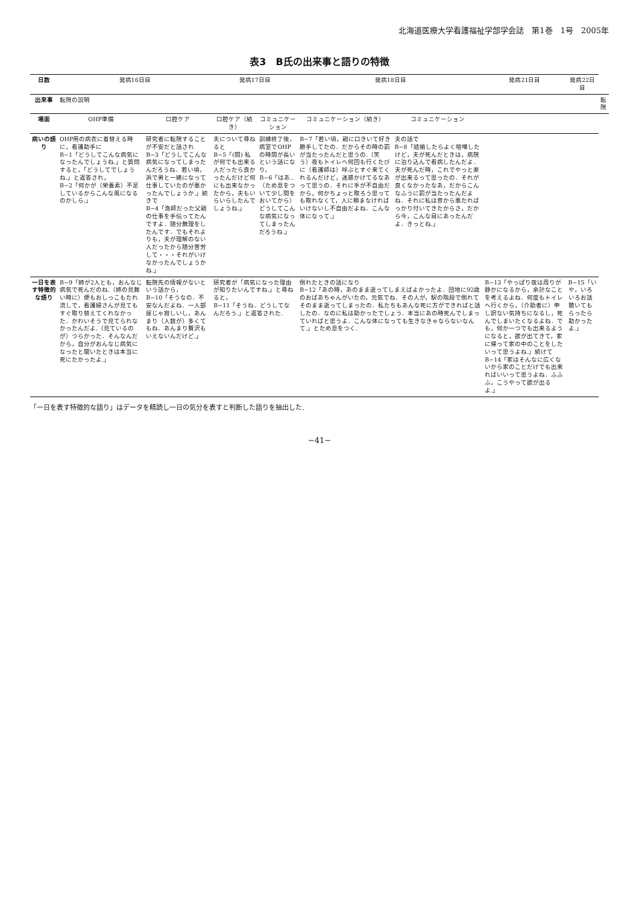北海道医療大学看護福祉学部学会誌　第1巻　1号　2005年
表3　B氏の出来事と語りの特徴
| 日数 | 発病16日目 | | 発病17日目 | | 発病18日目 | | 発病21日目 | 発病22日目 | |
| --- | --- | --- | --- | --- | --- | --- | --- | --- | --- |
| 出来事 | 転院の説明 | | | | | | | | 転院 |
| 場面 | OHP準備 | 口腔ケア | 口腔ケア（続き） | コミュニケーション | コミュニケーション（続き） | コミュニケーション | | | |
| 病いの語り | OHP用の病衣に着替える時に，看護助手に B−1「どうしてこんな病気になったんでしょうね.」と質問すると，「どうしてでしょうね.」と返答され， B−2「何かが（栄養素）不足しているからこんな風になるのかしら.」 | 研究者に転院することが不安だと話され B−3「どうしてこんな病気になってしまったんだろうね．若い頃，浜で男と一緒になって仕事していたのが悪かったんでしょうか.」続きで B−4「漁師だった父親の仕事を手伝ってたんですよ．随分無理をしたんです．でもそれよりも，夫が理解のない人だったから随分苦労して・・・それがいけなかったんでしょうかね.」 | 夫について尋ねると B−5「(間) 私が何でも出来る人だったら良かったんだけど何にも出来なかったから，夫もいらいらしたんでしょうね.」 | 訓練終了後，病室でOHPの時間が長いという話になり， B−6「はあ‥（ため息をついて少し間をおいてから）どうしてこんな病気になってしまったんだろうね.」 | B−7「若い頃，親に口きいて好き勝手してたの．だからその時の罰が当たったんだと思うの.（笑う）夜もトイレへ何回も行くたびに（看護師は）呼ぶとすぐ来てくれるんだけど，迷惑かけてるなあって思うの．それに手が不自由だから，何かちょっと取ろう思っても取れなくて，人に頼まなければいけないし不自由だよね．こんな体になって.」 | 夫の話で B−8「結婚したらよく喧嘩したけど，夫が死んだときは，病院に泊り込んで看病したんだよ．夫が死んだ時，これでやっと楽が出来るって思ったの．それが良くなかったなあ，だからこんなふうに罰が当たったんだよね．それに私は昔から悪たればっかり付いてきたからさ，だから今，こんな目にあったんだよ．きっとね.」 | | | |
| 一日を表す特徴的な語り | B−9「姉が2人とも，おんなじ病気で死んだのね.（姉の見舞い時に）便もおしっこもたれ流しで，看護婦さんが見てもすぐ取り替えてくれなかった．かわいそうで見てられなかったんだよ.（見ているのが）つらかった．そんなんだから，自分がおんなじ病気になったと聞いたときは本当に死にたかったよ.」 | 転院先の情報がないという話から， B−10「そうなの．不安なんだよね．一人部屋じゃ寂しいし，あんまり（人数が）多くてもね．あんまり贅沢もいえないんだけど.」 | 研究者が「病気になった理由が知りたいんですね.」と尋ねると， B−11「そうね．どうしてなんだろう.」と返答された. | | 倒れたときの話になり B−12「あの時，あのまま逝ってしまえばよかったよ．団地に92歳のおばあちゃんがいたの，元気でね．その人が，駅の階段で倒れてそのまま逝ってしまったの．私たちもあんな死に方ができればと話したの．なのに私は助かったでしょう．本当にあの時死んでしまっていればと思うよ．こんな体になっても生きなきゃならないなんて.」とため息をつく. | | B−13「やっぱり夜は周りが静かになるから，余計なことを考えるよね．何度もトイレへ行くから，（介助者に）申し訳ない気持ちになるし，死んでしまいたくなるよね．でも，何か一つでも出来るようになると，欲が出てきて，家に帰って家の中のことをしたいって思うよね.」続けて B−14「家はそんなに広くないから家のことだけでも出来ればいいって思うよね．ふふふ，こうやって欲が出るよ.」 | B−15「いや，いろいろお話聴いてもらったら助かったよ.」 | |
「一日を表す特徴的な語り」はデータを精読し一日の気分を表すと判断した語りを抽出した.
−41−